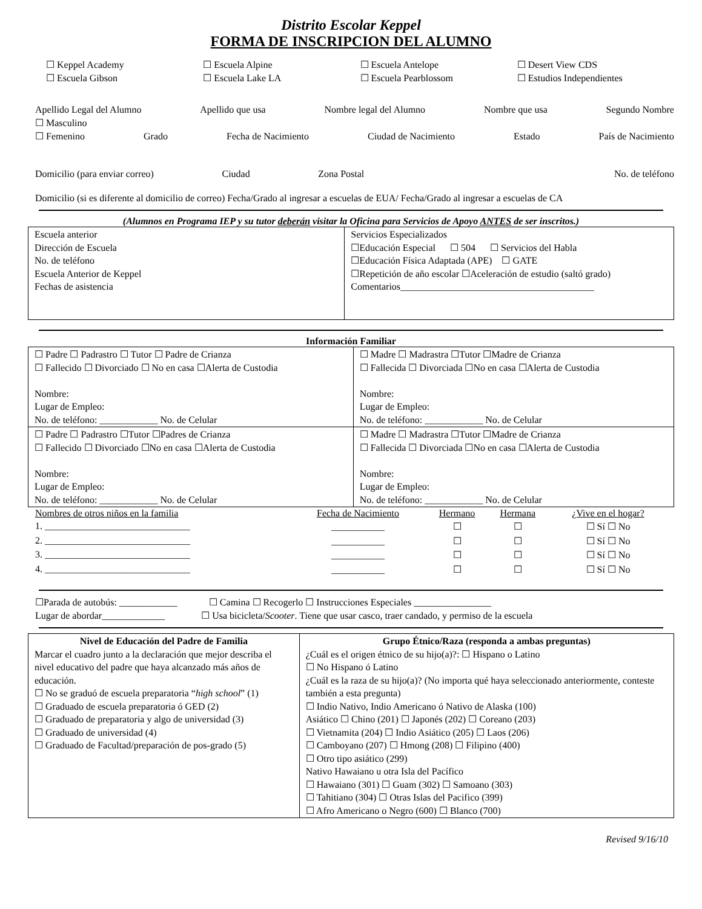Distrito Escolar Keppel
FORMA DE INSCRIPCION DEL ALUMNO
☐ Keppel Academy ☐ Escuela Alpine ☐ Escuela Antelope ☐ Desert View CDS ☐ Escuela Gibson ☐ Escuela Lake LA ☐ Escuela Pearblossom ☐ Estudios Independientes
Apellido Legal del Alumno Apellido que usa Nombre legal del Alumno Nombre que usa Segundo Nombre
☐ Masculino
☐ Femenino Grado Fecha de Nacimiento Ciudad de Nacimiento Estado País de Nacimiento
Domicilio (para enviar correo) Ciudad Zona Postal No. de teléfono
Domicilio (si es diferente al domicilio de correo) Fecha/Grado al ingresar a escuelas de EUA/ Fecha/Grado al ingresar a escuelas de CA
(Alumnos en Programa IEP y su tutor deberán visitar la Oficina para Servicios de Apoyo ANTES de ser inscritos.)
| Escuela anterior Dirección de Escuela No. de teléfono Escuela Anterior de Keppel Fechas de asistencia | Servicios Especializados ☐Educación Especial ☐ 504 ☐ Servicios del Habla ☐Educación Física Adaptada (APE) ☐ GATE ☐Repetición de año escolar ☐Aceleración de estudio (saltó grado) Comentarios________________________________________ |
Información Familiar
| ☐ Padre ☐ Padrastro ☐ Tutor ☐ Padre de Crianza ☐ Fallecido ☐ Divorciado ☐ No en casa ☐Alerta de Custodia Nombre: Lugar de Empleo: No. de teléfono: ____________ No. de Celular | ☐ Madre ☐ Madrastra ☐Tutor ☐Madre de Crianza ☐ Fallecida ☐ Divorciada ☐No en casa ☐Alerta de Custodia Nombre: Lugar de Empleo: No. de teléfono: ____________ No. de Celular |
| ☐ Padre ☐ Padrastro ☐Tutor ☐Padres de Crianza ☐ Fallecido ☐ Divorciado ☐No en casa ☐Alerta de Custodia Nombre: Lugar de Empleo: No. de teléfono: ____________ No. de Celular | ☐ Madre ☐ Madrastra ☐Tutor ☐Madre de Crianza ☐ Fallecida ☐ Divorciada ☐No en casa ☐Alerta de Custodia Nombre: Lugar de Empleo: No. de teléfono: ____________ No. de Celular |
| Nombres de otros niños en la familia | Fecha de Nacimiento | Hermano | Hermana | ¿Vive en el hogar? |
| --- | --- | --- | --- | --- |
| 1. ______________________________ | ___________ | ☐ | ☐ | ☐ Sí ☐ No |
| 2. ______________________________ | ___________ | ☐ | ☐ | ☐ Sí ☐ No |
| 3. ______________________________ | ___________ | ☐ | ☐ | ☐ Sí ☐ No |
| 4. ______________________________ | ___________ | ☐ | ☐ | ☐ Sí ☐ No |
☐Parada de autobús: ____________ ☐ Camina ☐ Recogerlo ☐ Instrucciones Especiales ________________
Lugar de abordar_____________ ☐ Usa bicicleta/Scooter. Tiene que usar casco, traer candado, y permiso de la escuela
| Nivel de Educación del Padre de Familia Marcar el cuadro junto a la declaración que mejor describa el nivel educativo del padre que haya alcanzado más años de educación. ☐ No se graduó de escuela preparatoria “ high school ” (1) ☐ Graduado de escuela preparatoria ó GED (2) ☐ Graduado de preparatoria y algo de universidad (3) ☐ Graduado de universidad (4) ☐ Graduado de Facultad/preparación de pos-grado (5) | Grupo Étnico/Raza (responda a ambas preguntas) ¿Cuál es el origen étnico de su hijo(a)?: ☐ Hispano o Latino ☐ No Hispano ó Latino ¿Cuál es la raza de su hijo(a)? (No importa qué haya seleccionado anteriormente, conteste también a esta pregunta) ☐ Indio Nativo, Indio Americano ó Nativo de Alaska (100) Asiático ☐ Chino (201) ☐ Japonés (202) ☐ Coreano (203) ☐ Vietnamita (204) ☐ Indio Asiático (205) ☐ Laos (206) ☐ Camboyano (207) ☐ Hmong (208) ☐ Filipino (400) ☐ Otro tipo asiático (299) Nativo Hawaiano u otra Isla del Pacífico ☐ Hawaiano (301) ☐ Guam (302) ☐ Samoano (303) ☐ Tahitiano (304) ☐ Otras Islas del Pacifico (399) ☐ Afro Americano o Negro (600) ☐ Blanco (700) |
Revised 9/16/10